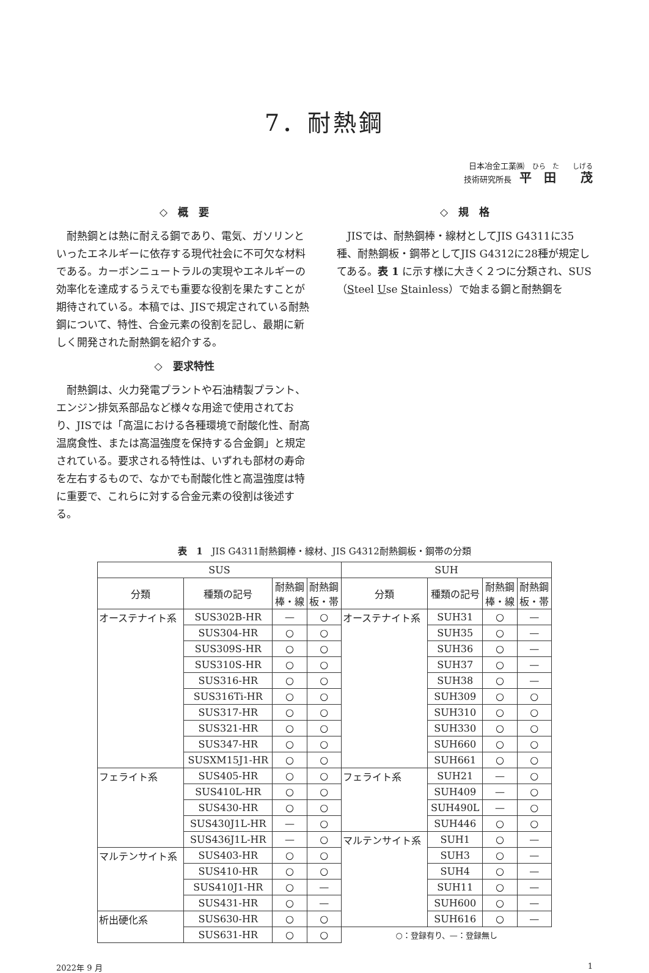7．耐熱鋼
日本冶金工業㈱　ひら　た　　しげる
技術研究所長　平　田　　茂
◇　概　要
耐熱鋼とは熱に耐える鋼であり、電気、ガソリンといったエネルギーに依存する現代社会に不可欠な材料である。カーボンニュートラルの実現やエネルギーの効率化を達成するうえでも重要な役割を果たすことが期待されている。本稿では、JISで規定されている耐熱鋼について、特性、合金元素の役割を記し、最期に新しく開発された耐熱鋼を紹介する。
◇　要求特性
耐熱鋼は、火力発電プラントや石油精製プラント、エンジン排気系部品など様々な用途で使用されており、JISでは「高温における各種環境で耐酸化性、耐高温腐食性、または高温強度を保持する合金鋼」と規定されている。要求される特性は、いずれも部材の寿命を左右するもので、なかでも耐酸化性と高温強度は特に重要で、これらに対する合金元素の役割は後述する。
◇　規　格
JISでは、耐熱鋼棒・線材としてJIS G4311に35種、耐熱鋼板・鋼帯としてJIS G4312に28種が規定してある。表 1 に示す様に大きく２つに分類され、SUS（Steel Use Stainless）で始まる鋼と耐熱鋼を
表　1　JIS G4311耐熱鋼棒・線材、JIS G4312耐熱鋼板・鋼帯の分類
| SUS | | | | SUH | | | |
| --- | --- | --- | --- | --- | --- | --- | --- |
| 分類 | 種類の記号 | 耐熱鋼 棒・線 | 耐熱鋼 板・帯 | 分類 | 種類の記号 | 耐熱鋼 棒・線 | 耐熱鋼 板・帯 |
| オーステナイト系 | SUS302B-HR | — | ○ | オーステナイト系 | SUH31 | ○ | — |
| | SUS304-HR | ○ | ○ | | SUH35 | ○ | — |
| | SUS309S-HR | ○ | ○ | | SUH36 | ○ | — |
| | SUS310S-HR | ○ | ○ | | SUH37 | ○ | — |
| | SUS316-HR | ○ | ○ | | SUH38 | ○ | — |
| | SUS316Ti-HR | ○ | ○ | | SUH309 | ○ | ○ |
| | SUS317-HR | ○ | ○ | | SUH310 | ○ | ○ |
| | SUS321-HR | ○ | ○ | | SUH330 | ○ | ○ |
| | SUS347-HR | ○ | ○ | | SUH660 | ○ | ○ |
| | SUSXM15J1-HR | ○ | ○ | | SUH661 | ○ | ○ |
| フェライト系 | SUS405-HR | ○ | ○ | フェライト系 | SUH21 | — | ○ |
| | SUS410L-HR | ○ | ○ | | SUH409 | — | ○ |
| | SUS430-HR | ○ | ○ | | SUH490L | — | ○ |
| | SUS430J1L-HR | — | ○ | | SUH446 | ○ | ○ |
| | SUS436J1L-HR | — | ○ | マルテンサイト系 | SUH1 | ○ | — |
| マルテンサイト系 | SUS403-HR | ○ | ○ | | SUH3 | ○ | — |
| | SUS410-HR | ○ | ○ | | SUH4 | ○ | — |
| | SUS410J1-HR | ○ | — | | SUH11 | ○ | — |
| | SUS431-HR | ○ | — | | SUH600 | ○ | — |
| 析出硬化系 | SUS630-HR | ○ | ○ | | SUH616 | ○ | — |
| | SUS631-HR | ○ | ○ | ○：登録有り、—：登録無し | | | |
2022年 9 月 1